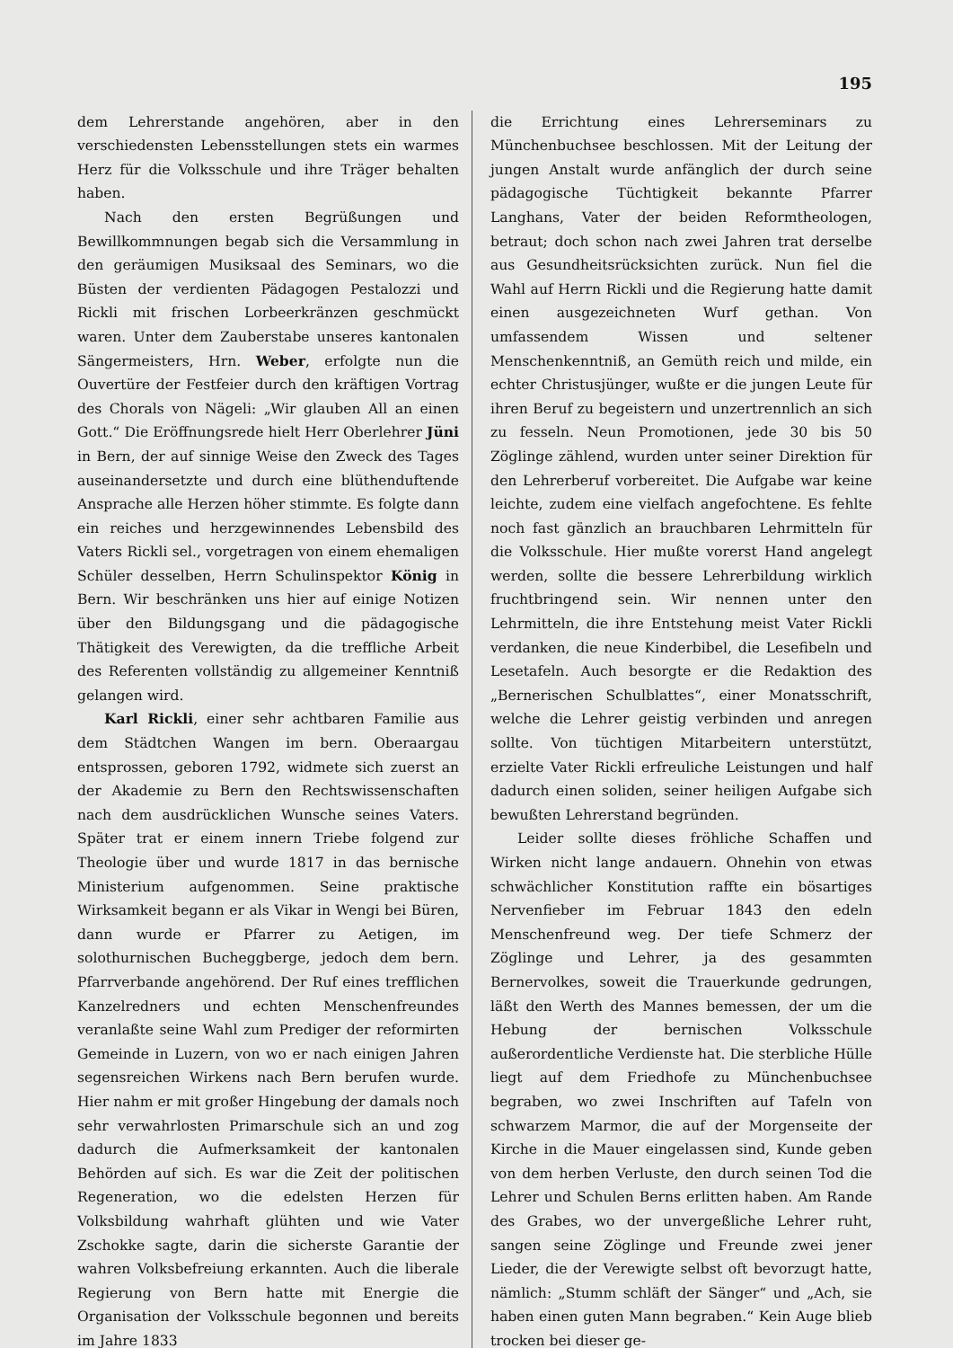195
dem Lehrerstande angehören, aber in den verschiedensten Lebensstellungen stets ein warmes Herz für die Volksschule und ihre Träger behalten haben.
Nach den ersten Begrüßungen und Bewillkommnungen begab sich die Versammlung in den geräumigen Musiksaal des Seminars, wo die Büsten der verdienten Pädagogen Pestalozzi und Rickli mit frischen Lorbeerkränzen geschmückt waren. Unter dem Zauberstabe unseres kantonalen Sängermeisters, Hrn. Weber, erfolgte nun die Ouvertüre der Festfeier durch den kräftigen Vortrag des Chorals von Nägeli: „Wir glauben All an einen Gott.“ Die Eröffnungsrede hielt Herr Oberlehrer Jüni in Bern, der auf sinnige Weise den Zweck des Tages auseinandersetzte und durch eine blüthenduftende Ansprache alle Herzen höher stimmte. Es folgte dann ein reiches und herzgewinnendes Lebensbild des Vaters Rickli sel., vorgetragen von einem ehemaligen Schüler desselben, Herrn Schulinspektor König in Bern. Wir beschränken uns hier auf einige Notizen über den Bildungsgang und die pädagogische Thätigkeit des Verewigten, da die treffliche Arbeit des Referenten vollständig zu allgemeiner Kenntniß gelangen wird.
Karl Rickli, einer sehr achtbaren Familie aus dem Städtchen Wangen im bern. Oberaargau entsprossen, geboren 1792, widmete sich zuerst an der Akademie zu Bern den Rechtswissenschaften nach dem ausdrücklichen Wunsche seines Vaters. Später trat er einem innern Triebe folgend zur Theologie über und wurde 1817 in das bernische Ministerium aufgenommen. Seine praktische Wirksamkeit begann er als Vikar in Wengi bei Büren, dann wurde er Pfarrer zu Aetigen, im solothurnischen Bucheggberge, jedoch dem bern. Pfarrverbande angehörend. Der Ruf eines trefflichen Kanzelredners und echten Menschenfreundes veranlaßte seine Wahl zum Prediger der reformirten Gemeinde in Luzern, von wo er nach einigen Jahren segensreichen Wirkens nach Bern berufen wurde. Hier nahm er mit großer Hingebung der damals noch sehr verwahrlosten Primarschule sich an und zog dadurch die Aufmerksamkeit der kantonalen Behörden auf sich. Es war die Zeit der politischen Regeneration, wo die edelsten Herzen für Volksbildung wahrhaft glühten und wie Vater Zschokke sagte, darin die sicherste Garantie der wahren Volksbefreiung erkannten. Auch die liberale Regierung von Bern hatte mit Energie die Organisation der Volksschule begonnen und bereits im Jahre 1833
die Errichtung eines Lehrerseminars zu Münchenbuchsee beschlossen. Mit der Leitung der jungen Anstalt wurde anfänglich der durch seine pädagogische Tüchtigkeit bekannte Pfarrer Langhans, Vater der beiden Reformtheologen, betraut; doch schon nach zwei Jahren trat derselbe aus Gesundheitsrücksichten zurück. Nun fiel die Wahl auf Herrn Rickli und die Regierung hatte damit einen ausgezeichneten Wurf gethan. Von umfassendem Wissen und seltener Menschenkenntniß, an Gemüth reich und milde, ein echter Christusjünger, wußte er die jungen Leute für ihren Beruf zu begeistern und unzertrennlich an sich zu fesseln. Neun Promotionen, jede 30 bis 50 Zöglinge zählend, wurden unter seiner Direktion für den Lehrerberuf vorbereitet. Die Aufgabe war keine leichte, zudem eine vielfach angefochtene. Es fehlte noch fast gänzlich an brauchbaren Lehrmitteln für die Volksschule. Hier mußte vorerst Hand angelegt werden, sollte die bessere Lehrerbildung wirklich fruchtbringend sein. Wir nennen unter den Lehrmitteln, die ihre Entstehung meist Vater Rickli verdanken, die neue Kinderbibel, die Lesefibeln und Lesetafeln. Auch besorgte er die Redaktion des „Bernerischen Schulblattes“, einer Monatsschrift, welche die Lehrer geistig verbinden und anregen sollte. Von tüchtigen Mitarbeitern unterstützt, erzielte Vater Rickli erfreuliche Leistungen und half dadurch einen soliden, seiner heiligen Aufgabe sich bewußten Lehrerstand begründen.
Leider sollte dieses fröhliche Schaffen und Wirken nicht lange andauern. Ohnehin von etwas schwächlicher Konstitution raffte ein bösartiges Nervenfieber im Februar 1843 den edeln Menschenfreund weg. Der tiefe Schmerz der Zöglinge und Lehrer, ja des gesammten Bernervolkes, soweit die Trauerkunde gedrungen, läßt den Werth des Mannes bemessen, der um die Hebung der bernischen Volksschule außerordentliche Verdienste hat. Die sterbliche Hülle liegt auf dem Friedhofe zu Münchenbuchsee begraben, wo zwei Inschriften auf Tafeln von schwarzem Marmor, die auf der Morgenseite der Kirche in die Mauer eingelassen sind, Kunde geben von dem herben Verluste, den durch seinen Tod die Lehrer und Schulen Berns erlitten haben. Am Rande des Grabes, wo der unvergeßliche Lehrer ruht, sangen seine Zöglinge und Freunde zwei jener Lieder, die der Verewigte selbst oft bevorzugt hatte, nämlich: „Stumm schläft der Sänger“ und „Ach, sie haben einen guten Mann begraben.“ Kein Auge blieb trocken bei dieser ge-